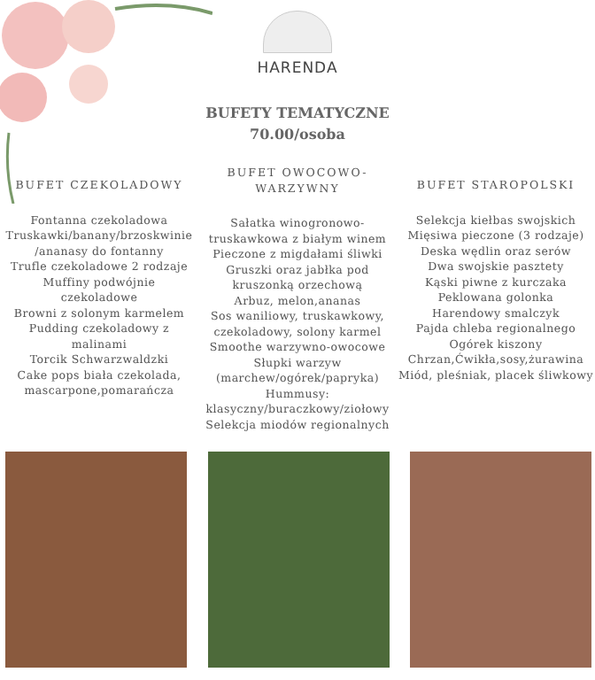HARENDA
BUFETY TEMATYCZNE
70.00/osoba
BUFET CZEKOLADOWY
Fontanna czekoladowa
Truskawki/banany/brzoskwinie
/ananasy do fontanny
Trufle czekoladowe 2 rodzaje
Muffiny podwójnie
czekoladowe
Browni z solonym karmelem
Pudding czekoladowy z
malinami
Torcik Schwarzwaldzki
Cake pops biała czekolada,
mascarpone,pomarańcza
BUFET OWOCOWO-
WARZYWNY
Sałatka winogronowo-
truskawkowa z białym winem
Pieczone z migdałami śliwki
Gruszki oraz jabłka pod
kruszonką orzechową
Arbuz, melon,ananas
Sos waniliowy, truskawkowy,
czekoladowy, solony karmel
Smoothe warzywno-owocowe
Słupki warzyw
(marchew/ogórek/papryka)
Hummusy:
klasyczny/buraczkowy/ziołowy
Selekcja miodów regionalnych
BUFET STAROPOLSKI
Selekcja kiełbas swojskich
Mięsiwa pieczone (3 rodzaje)
Deska wędlin oraz serów
Dwa swojskie pasztety
Kąski piwne z kurczaka
Peklowana golonka
Harendowy smalczyk
Pajda chleba regionalnego
Ogórek kiszony
Chrzan,Ćwikła,sosy,żurawina
Miód, pleśniak, placek śliwkowy